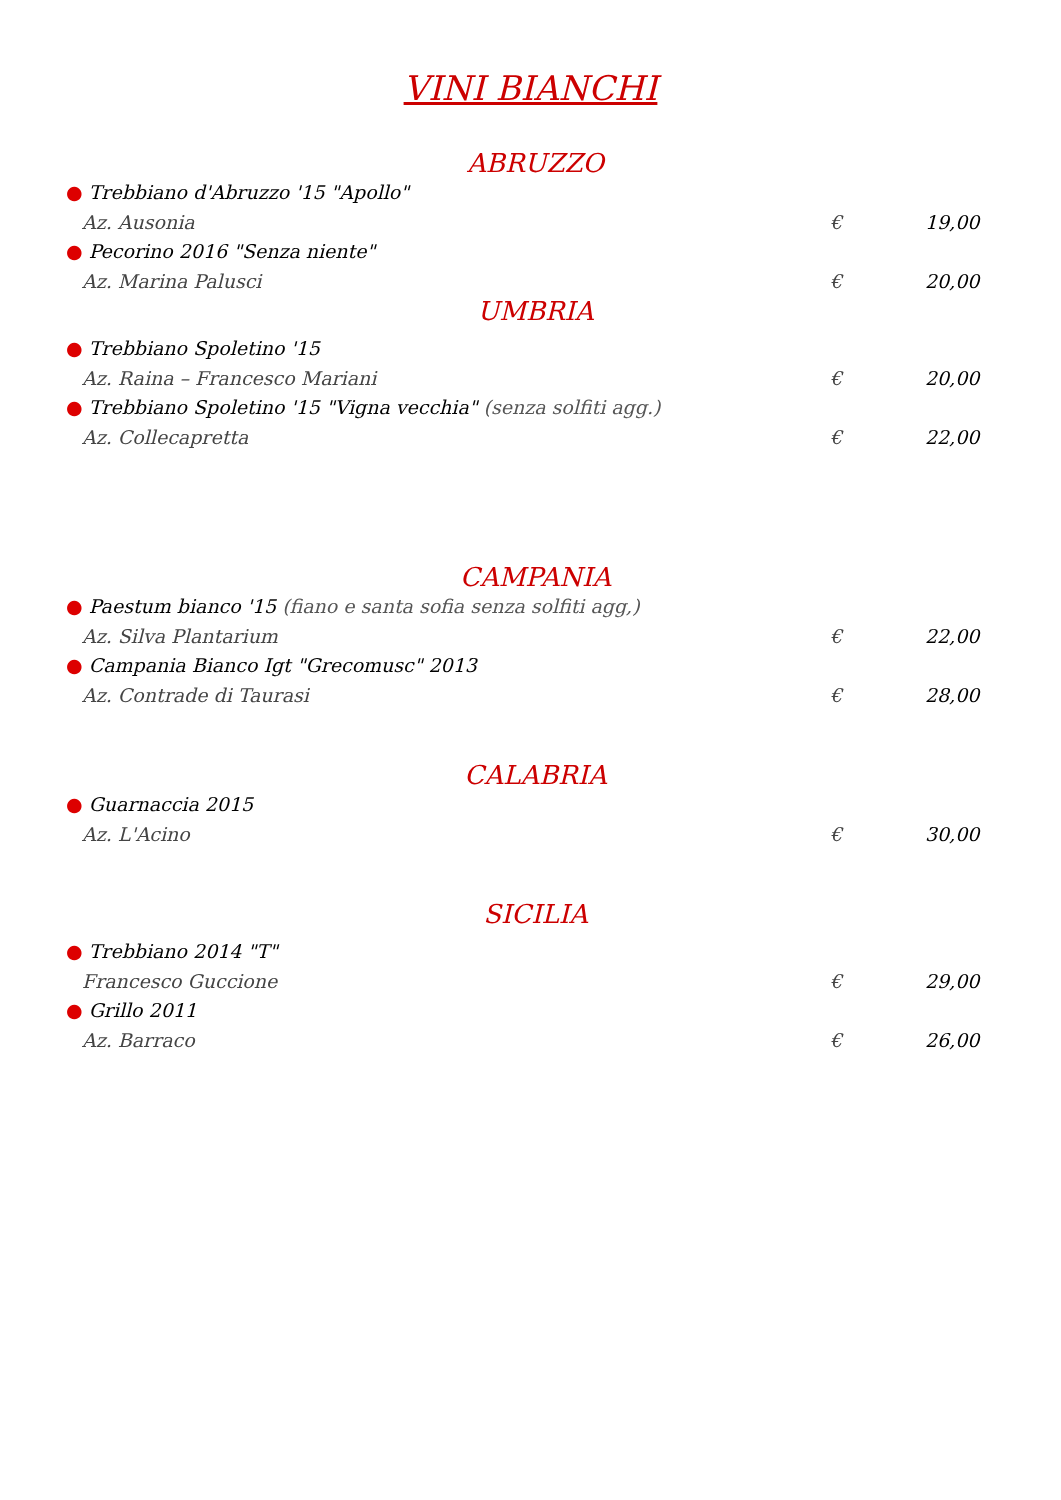VINI BIANCHI
ABRUZZO
● Trebbiano d'Abruzzo '15 "Apollo"
Az. Ausonia € 19,00
● Pecorino 2016 "Senza niente"
Az. Marina Palusci € 20,00
UMBRIA
● Trebbiano Spoletino '15
Az. Raina – Francesco Mariani € 20,00
● Trebbiano Spoletino '15 "Vigna vecchia" (senza solfiti agg.)
Az. Collecapretta € 22,00
CAMPANIA
● Paestum bianco '15 (fiano e santa sofia senza solfiti agg,)
Az. Silva Plantarium € 22,00
● Campania Bianco Igt "Grecomusc" 2013
Az. Contrade di Taurasi € 28,00
CALABRIA
● Guarnaccia 2015
Az. L'Acino € 30,00
SICILIA
● Trebbiano 2014 "T"
Francesco Guccione € 29,00
● Grillo 2011
Az. Barraco € 26,00